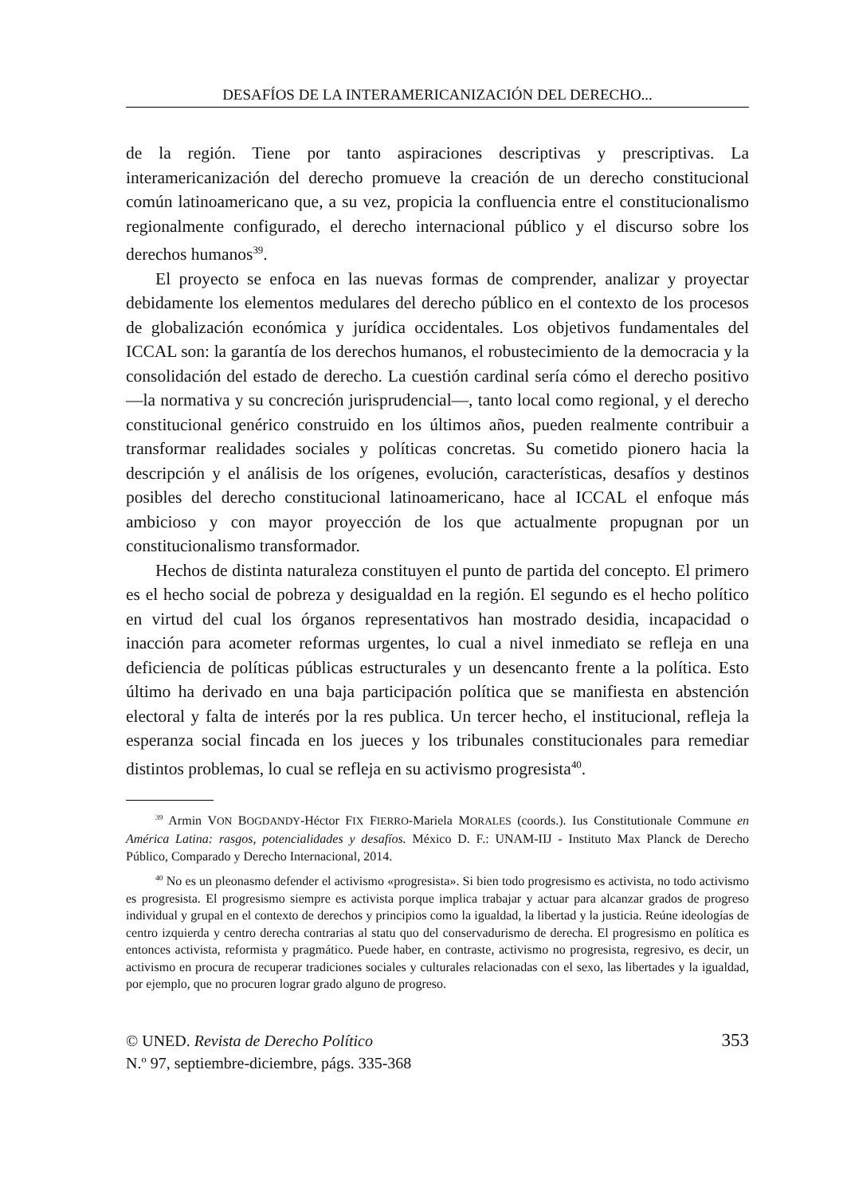DESAFÍOS DE LA INTERAMERICANIZACIÓN DEL DERECHO...
de la región. Tiene por tanto aspiraciones descriptivas y prescriptivas. La interamericanización del derecho promueve la creación de un derecho constitucional común latinoamericano que, a su vez, propicia la confluencia entre el constitucionalismo regionalmente configurado, el derecho internacional público y el discurso sobre los derechos humanos<sup>39</sup>.
El proyecto se enfoca en las nuevas formas de comprender, analizar y proyectar debidamente los elementos medulares del derecho público en el contexto de los procesos de globalización económica y jurídica occidentales. Los objetivos fundamentales del ICCAL son: la garantía de los derechos humanos, el robustecimiento de la democracia y la consolidación del estado de derecho. La cuestión cardinal sería cómo el derecho positivo —la normativa y su concreción jurisprudencial—, tanto local como regional, y el derecho constitucional genérico construido en los últimos años, pueden realmente contribuir a transformar realidades sociales y políticas concretas. Su cometido pionero hacia la descripción y el análisis de los orígenes, evolución, características, desafíos y destinos posibles del derecho constitucional latinoamericano, hace al ICCAL el enfoque más ambicioso y con mayor proyección de los que actualmente propugnan por un constitucionalismo transformador.
Hechos de distinta naturaleza constituyen el punto de partida del concepto. El primero es el hecho social de pobreza y desigualdad en la región. El segundo es el hecho político en virtud del cual los órganos representativos han mostrado desidia, incapacidad o inacción para acometer reformas urgentes, lo cual a nivel inmediato se refleja en una deficiencia de políticas públicas estructurales y un desencanto frente a la política. Esto último ha derivado en una baja participación política que se manifiesta en abstención electoral y falta de interés por la res publica. Un tercer hecho, el institucional, refleja la esperanza social fincada en los jueces y los tribunales constitucionales para remediar distintos problemas, lo cual se refleja en su activismo progresista<sup>40</sup>.
<sup>39</sup> Armin VON BOGDANDY-Héctor FIX FIERRO-Mariela MORALES (coords.). Ius Constitutionale Commune en América Latina: rasgos, potencialidades y desafíos. México D. F.: UNAM-IIJ - Instituto Max Planck de Derecho Público, Comparado y Derecho Internacional, 2014.
<sup>40</sup> No es un pleonasmo defender el activismo «progresista». Si bien todo progresismo es activista, no todo activismo es progresista. El progresismo siempre es activista porque implica trabajar y actuar para alcanzar grados de progreso individual y grupal en el contexto de derechos y principios como la igualdad, la libertad y la justicia. Reúne ideologías de centro izquierda y centro derecha contrarias al statu quo del conservadurismo de derecha. El progresismo en política es entonces activista, reformista y pragmático. Puede haber, en contraste, activismo no progresista, regresivo, es decir, un activismo en procura de recuperar tradiciones sociales y culturales relacionadas con el sexo, las libertades y la igualdad, por ejemplo, que no procuren lograr grado alguno de progreso.
© UNED. Revista de Derecho Político
N.º 97, septiembre-diciembre, págs. 335-368
353